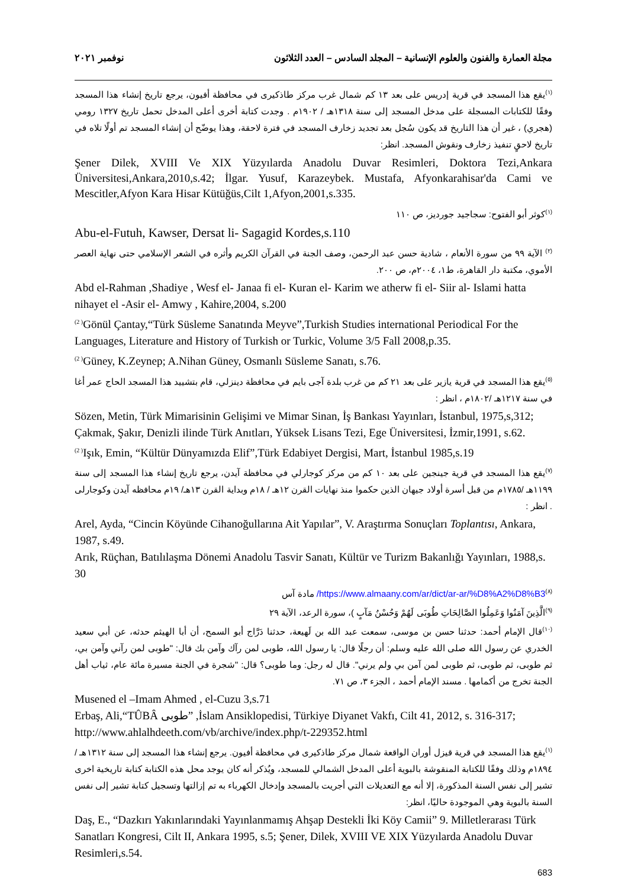مجلة العمارة والفنون والعلوم الإنسانية – المجلد السادس – العدد الثلاثون نوفمبر ٢٠٢١
<sup>(١)</sup> يقع هذا المسجد في قرية إدريس على بعد ١٣ كم شمال غرب مركز طاذكيرى في محافظة أفيون، يرجع تاريخ إنشاء هذا المسجد وفقًا للكتابات المسجلة على مدخل المسجد إلى سنة ١٣١٨هـ / ١٩٠٢م . وجدت كتابة أخرى أعلى المدخل تحمل تاريخ ١٣٢٧ رومي (هجري) ، غير أن هذا التاريخ قد يكون سُجل بعد تجديد زخارف المسجد في فترة لاحقة، وهذا يوضّح أن إنشاء المسجد تم أولًا تلاه في تاريخ لاحقٍ تنفيذ زخارف ونقوش المسجد. انظر:
Şener Dilek, XVIII Ve XIX Yüzyılarda Anadolu Duvar Resimleri, Doktora Tezi,Ankara Üniversitesi,Ankara,2010,s.42; İlgar. Yusuf, Karazeybek. Mustafa, Afyonkarahisar'da Cami ve Mescitler,Afyon Kara Hisar Kütüğüs,Cilt 1,Afyon,2001,s.335.
<sup>(١)</sup> كوثر أبو الفتوح: سجاجيد جورديز، ص ١١٠
Abu-el-Futuh, Kawser, Dersat li- Sagagid Kordes,s.110
<sup>(٢)</sup> الآية ٩٩ من سورة الأنعام ، شادية حسن عبد الرحمن، وصف الجنة في القرآن الكريم وأثره في الشعر الإسلامي حتى نهاية العصر الأموي، مكتبة دار القاهرة، ط١، ٢٠٠٤م، ص ٢٠٠.
Abd el-Rahman ,Shadiye , Wesf el- Janaa fi el- Kuran el- Karim we atherw fi el- Siir al- Islami hatta nihayet el -Asir el- Amwy , Kahire,2004, s.200
<sup>(2 )</sup>Gönül Çantay,“Türk Süsleme Sanatında Meyve”,Turkish Studies international Periodical For the Languages, Literature and History of Turkish or Turkic, Volume 3/5 Fall 2008,p.35.
<sup>(2 )</sup>Güney, K.Zeynep; A.Nihan Güney, Osmanlı Süsleme Sanatı, s.76.
<sup>(٥)</sup> يقع هذا المسجد في قرية يازير على بعد ٢١ كم من غرب بلدة آجى بايم في محافظة دينزلي، قام بتشييد هذا المسجد الحاج عمر أغا في سنة ١٢١٧هـ /١٨٠٢م ، انظر :
Sözen, Metin, Türk Mimarisinin Gelişimi ve Mimar Sinan, İş Bankası Yayınları, İstanbul, 1975,s,312; Çakmak, Şakır, Denizli ilinde Türk Anıtları, Yüksek Lisans Tezi, Ege Üniversitesi, İzmir,1991, s.62.
<sup>(2 )</sup>Işık, Emin, “Kültür Dünyamızda Elif”,Türk Edabiyet Dergisi, Mart, İstanbul 1985,s.19
<sup>(٧)</sup> يقع هذا المسجد في قرية جينجين على بعد ١٠ كم من مركز كوجارلي في محافظة آيدن، يرجع تاريخ إنشاء هذا المسجد إلى سنة ١١٩٩هـ /١٧٨٥م من قبل أسرة أولاد جيهان الذين حكموا منذ نهايات القرن ١٢هـ / ١٨م وبداية القرن ١٣هـ/ ١٩م محافظه آيدن وكوجارلى . انظر :
Arel, Ayda, “Cincin Köyünde Cihanoğullarına Ait Yapılar”, V. Araştırma Sonuçları Toplantısı, Ankara, 1987, s.49.
Arık, Rüçhan, Batılılaşma Dönemi Anadolu Tasvir Sanatı, Kültür ve Turizm Bakanlığı Yayınları, 1988,s. 30
<sup>(٨)</sup> https://www.almaany.com/ar/dict/ar-ar/%D8%A2%D8%B3/ مادة آس
<sup>(٩)</sup> الَّذِينَ آمَنُوا وَعَمِلُوا الصَّالِحَاتِ طُوبَى لَهُمْ وَحُسْنُ مَآبٍ )، سورة الرعد، الآية ٢٩
<sup>(١٠)</sup> قال الإمام أحمد: حدثنا حسن بن موسى، سمعت عبد الله بن لَهيعة، حدثنا دَرَّاج أبو السمح، أن أبا الهيثم حدثه، عن أبي سعيد الخدري عن رسول الله صلى الله عليه وسلم: أن رجلًا قال: يا رسول الله، طوبى لمن رآك وآمن بك قال: "طوبى لمن رآني وآمن بي، ثم طوبى، ثم طوبى، ثم طوبى لمن آمن بي ولم يرني". قال له رجل: وما طوبى؟ قال: "شجرة في الجنة مسيرة مائة عام، ثياب أهل الجنة تخرج من أكمامها . مسند الإمام أحمد ، الجزء ٣، ص ٧١.
Musened el –Imam Ahmed , el-Cuzu 3,s.71
Erbaş, Ali,“TÛBÂ طوبى” ,İslam Ansiklopedisi, Türkiye Diyanet Vakfı, Cilt 41, 2012, s. 316-317; http://www.ahlalhdeeth.com/vb/archive/index.php/t-229352.html
<sup>(١)</sup> يقع هذا المسجد في قرية قيزل أوران الواقعة شمال مركز طاذكيرى في محافظة أفيون. يرجع إنشاء هذا المسجد إلى سنة ١٣١٢هـ / ١٨٩٤م وذلك وفقًا للكتابة المنقوشة بالبوية أعلى المدخل الشمالي للمسجد، ويُذكر أنه كان يوجد محل هذه الكتابة كتابة تاريخية اخرى تشير إلى نفس السنة المذكورة، إلا أنه مع التعديلات التي أجريت بالمسجد وإدخال الكهرباء به تم إزالتها وتسجيل كتابة تشير إلى نفس السنة بالبوية وهي الموجودة حاليًا، انظر:
Daş, E., “Dazkırı Yakınlarındaki Yayınlanmamış Ahşap Destekli İki Köy Camii” 9. Milletlerarası Türk Sanatları Kongresi, Cilt II, Ankara 1995, s.5; Şener, Dilek, XVIII VE XIX Yüzyılarda Anadolu Duvar Resimleri,s.54.
683